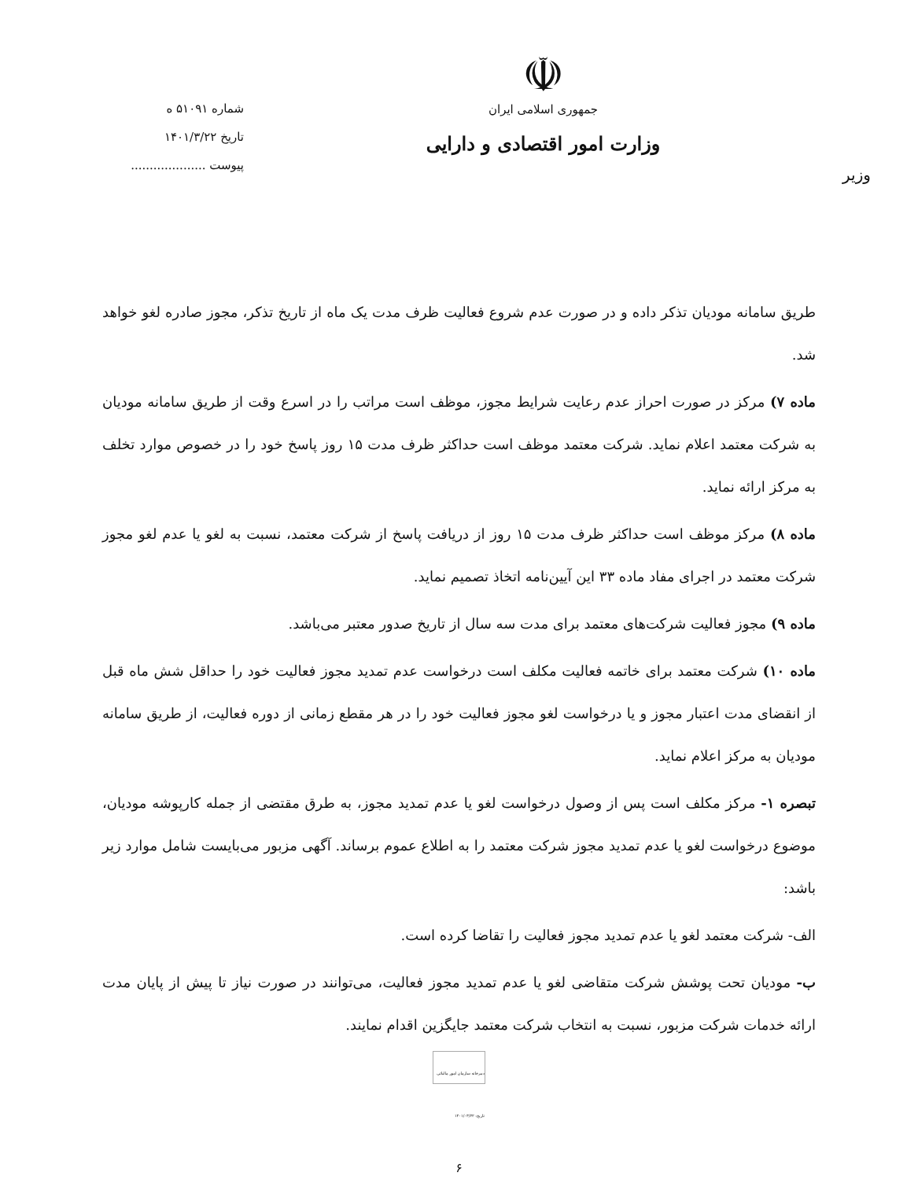وزیر
☫
جمهوری اسلامی ایران
وزارت امور اقتصادی و دارایی
شماره ۵۱۰۹۱ ه
تاریخ ۱۴۰۱/۳/۲۲
پیوست ....................
طریق سامانه مودیان تذکر داده و در صورت عدم شروع فعالیت ظرف مدت یک ماه از تاریخ تذکر، مجوز صادره لغو خواهد شد.
ماده ۷) مرکز در صورت احراز عدم رعایت شرایط مجوز، موظف است مراتب را در اسرع وقت از طریق سامانه مودیان به شرکت معتمد اعلام نماید. شرکت معتمد موظف است حداکثر ظرف مدت ۱۵ روز پاسخ خود را در خصوص موارد تخلف به مرکز ارائه نماید.
ماده ۸) مرکز موظف است حداکثر ظرف مدت ۱۵ روز از دریافت پاسخ از شرکت معتمد، نسبت به لغو یا عدم لغو مجوز شرکت معتمد در اجرای مفاد ماده ۳۳ این آیین‌نامه اتخاذ تصمیم نماید.
ماده ۹) مجوز فعالیت شرکت‌های معتمد برای مدت سه سال از تاریخ صدور معتبر می‌باشد.
ماده ۱۰) شرکت معتمد برای خاتمه فعالیت مکلف است درخواست عدم تمدید مجوز فعالیت خود را حداقل شش ماه قبل از انقضای مدت اعتبار مجوز و یا درخواست لغو مجوز فعالیت خود را در هر مقطع زمانی از دوره فعالیت، از طریق سامانه مودیان به مرکز اعلام نماید.
تبصره ۱- مرکز مکلف است پس از وصول درخواست لغو یا عدم تمدید مجوز، به طرق مقتضی از جمله کارپوشه مودیان، موضوع درخواست لغو یا عدم تمدید مجوز شرکت معتمد را به اطلاع عموم برساند. آگهی مزبور می‌بایست شامل موارد زیر باشد:
الف- شرکت معتمد لغو یا عدم تمدید مجوز فعالیت را تقاضا کرده است.
ب- مودیان تحت پوشش شرکت متقاضی لغو یا عدم تمدید مجوز فعالیت، می‌توانند در صورت نیاز تا پیش از پایان مدت ارائه خدمات شرکت مزبور، نسبت به انتخاب شرکت معتمد جایگزین اقدام نمایند.
دبیرخانه سازمان امور مالیاتی
تاریخ: ۱۴۰۱/۰۳/۲۲
۶